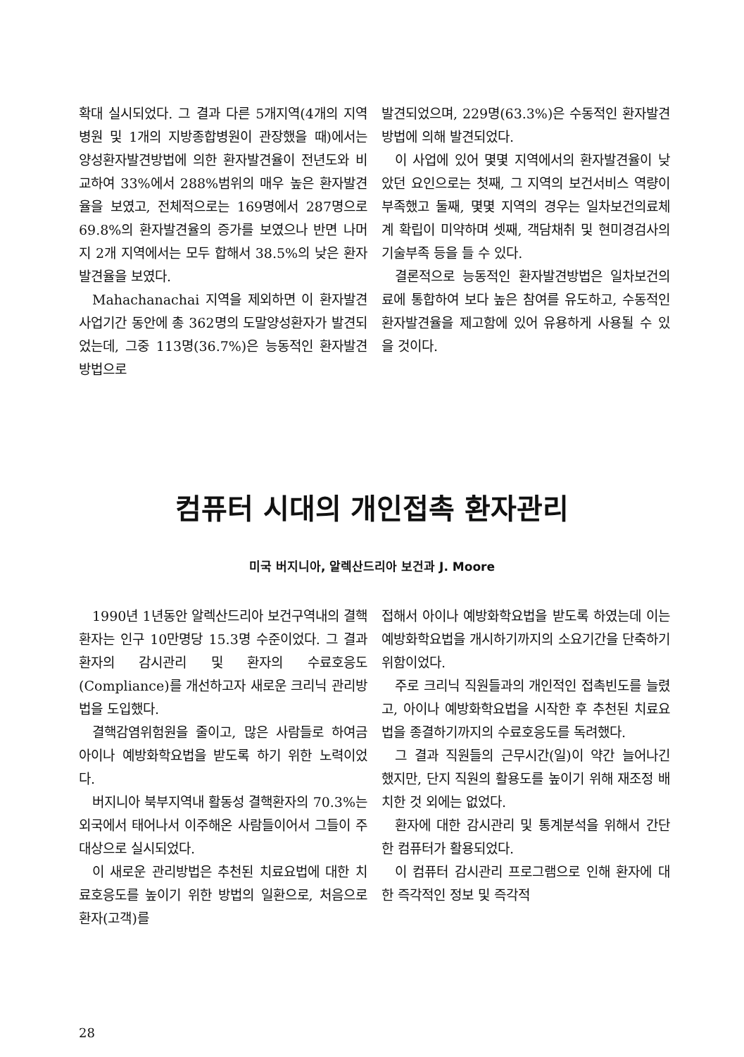확대 실시되었다. 그 결과 다른 5개지역(4개의 지역병원 및 1개의 지방종합병원이 관장했을 때)에서는 양성환자발견방법에 의한 환자발견율이 전년도와 비교하여 33%에서 288%범위의 매우 높은 환자발견율을 보였고, 전체적으로는 169명에서 287명으로 69.8%의 환자발견율의 증가를 보였으나 반면 나머지 2개 지역에서는 모두 합해서 38.5%의 낮은 환자발견율을 보였다.
Mahachanachai 지역을 제외하면 이 환자발견 사업기간 동안에 총 362명의 도말양성환자가 발견되었는데, 그중 113명(36.7%)은 능동적인 환자발견방법으로
발견되었으며, 229명(63.3%)은 수동적인 환자발견방법에 의해 발견되었다.
이 사업에 있어 몇몇 지역에서의 환자발견율이 낮았던 요인으로는 첫째, 그 지역의 보건서비스 역량이 부족했고 둘째, 몇몇 지역의 경우는 일차보건의료체계 확립이 미약하며 셋째, 객담채취 및 현미경검사의 기술부족 등을 들 수 있다.
결론적으로 능동적인 환자발견방법은 일차보건의료에 통합하여 보다 높은 참여를 유도하고, 수동적인 환자발견율을 제고함에 있어 유용하게 사용될 수 있을 것이다.
컴퓨터 시대의 개인접촉 환자관리
미국 버지니아, 알렉산드리아 보건과 J. Moore
1990년 1년동안 알렉산드리아 보건구역내의 결핵환자는 인구 10만명당 15.3명 수준이었다. 그 결과 환자의 감시관리 및 환자의 수료호응도(Compliance)를 개선하고자 새로운 크리닉 관리방법을 도입했다.
결핵감염위험원을 줄이고, 많은 사람들로 하여금 아이나 예방화학요법을 받도록 하기 위한 노력이었다.
버지니아 북부지역내 활동성 결핵환자의 70.3%는 외국에서 태어나서 이주해온 사람들이어서 그들이 주 대상으로 실시되었다.
이 새로운 관리방법은 추천된 치료요법에 대한 치료호응도를 높이기 위한 방법의 일환으로, 처음으로 환자(고객)를
접해서 아이나 예방화학요법을 받도록 하였는데 이는 예방화학요법을 개시하기까지의 소요기간을 단축하기 위함이었다.
주로 크리닉 직원들과의 개인적인 접촉빈도를 늘렸고, 아이나 예방화학요법을 시작한 후 추천된 치료요법을 종결하기까지의 수료호응도를 독려했다.
그 결과 직원들의 근무시간(일)이 약간 늘어나긴 했지만, 단지 직원의 활용도를 높이기 위해 재조정 배치한 것 외에는 없었다.
환자에 대한 감시관리 및 통계분석을 위해서 간단한 컴퓨터가 활용되었다.
이 컴퓨터 감시관리 프로그램으로 인해 환자에 대한 즉각적인 정보 및 즉각적
28